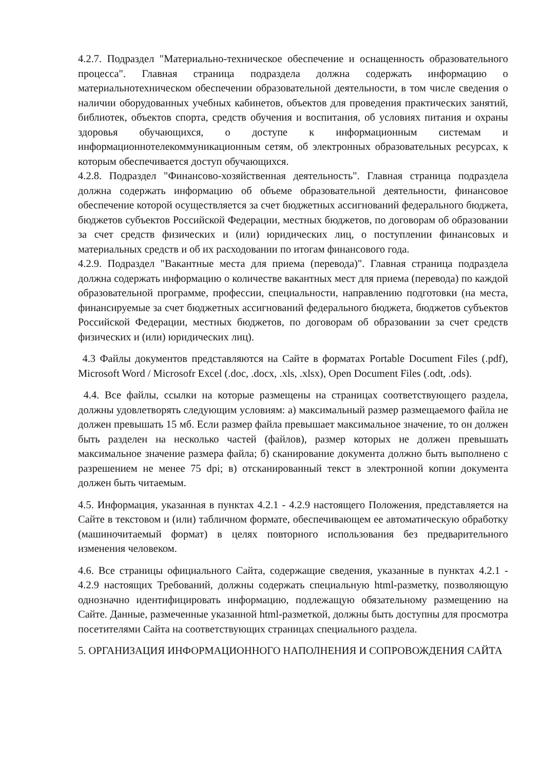4.2.7. Подраздел "Материально-техническое обеспечение и оснащенность образовательного процесса". Главная страница подраздела должна содержать информацию о материальнотехническом обеспечении образовательной деятельности, в том числе сведения о наличии оборудованных учебных кабинетов, объектов для проведения практических занятий, библиотек, объектов спорта, средств обучения и воспитания, об условиях питания и охраны здоровья обучающихся, о доступе к информационным системам и информационнотелекоммуникационным сетям, об электронных образовательных ресурсах, к которым обеспечивается доступ обучающихся.
4.2.8. Подраздел "Финансово-хозяйственная деятельность". Главная страница подраздела должна содержать информацию об объеме образовательной деятельности, финансовое обеспечение которой осуществляется за счет бюджетных ассигнований федерального бюджета, бюджетов субъектов Российской Федерации, местных бюджетов, по договорам об образовании за счет средств физических и (или) юридических лиц, о поступлении финансовых и материальных средств и об их расходовании по итогам финансового года.
4.2.9. Подраздел "Вакантные места для приема (перевода)". Главная страница подраздела должна содержать информацию о количестве вакантных мест для приема (перевода) по каждой образовательной программе, профессии, специальности, направлению подготовки (на места, финансируемые за счет бюджетных ассигнований федерального бюджета, бюджетов субъектов Российской Федерации, местных бюджетов, по договорам об образовании за счет средств физических и (или) юридических лиц).
4.3 Файлы документов представляются на Сайте в форматах Portable Document Files (.pdf), Microsoft Word / Microsofr Excel (.doc, .docx, .xls, .xlsx), Open Document Files (.odt, .ods).
4.4. Все файлы, ссылки на которые размещены на страницах соответствующего раздела, должны удовлетворять следующим условиям: а) максимальный размер размещаемого файла не должен превышать 15 мб. Если размер файла превышает максимальное значение, то он должен быть разделен на несколько частей (файлов), размер которых не должен превышать максимальное значение размера файла; б) сканирование документа должно быть выполнено с разрешением не менее 75 dpi; в) отсканированный текст в электронной копии документа должен быть читаемым.
4.5. Информация, указанная в пунктах 4.2.1 - 4.2.9 настоящего Положения, представляется на Сайте в текстовом и (или) табличном формате, обеспечивающем ее автоматическую обработку (машиночитаемый формат) в целях повторного использования без предварительного изменения человеком.
4.6. Все страницы официального Сайта, содержащие сведения, указанные в пунктах 4.2.1 - 4.2.9 настоящих Требований, должны содержать специальную html-разметку, позволяющую однозначно идентифицировать информацию, подлежащую обязательному размещению на Сайте. Данные, размеченные указанной html-разметкой, должны быть доступны для просмотра посетителями Сайта на соответствующих страницах специального раздела.
5. ОРГАНИЗАЦИЯ ИНФОРМАЦИОННОГО НАПОЛНЕНИЯ И СОПРОВОЖДЕНИЯ САЙТА